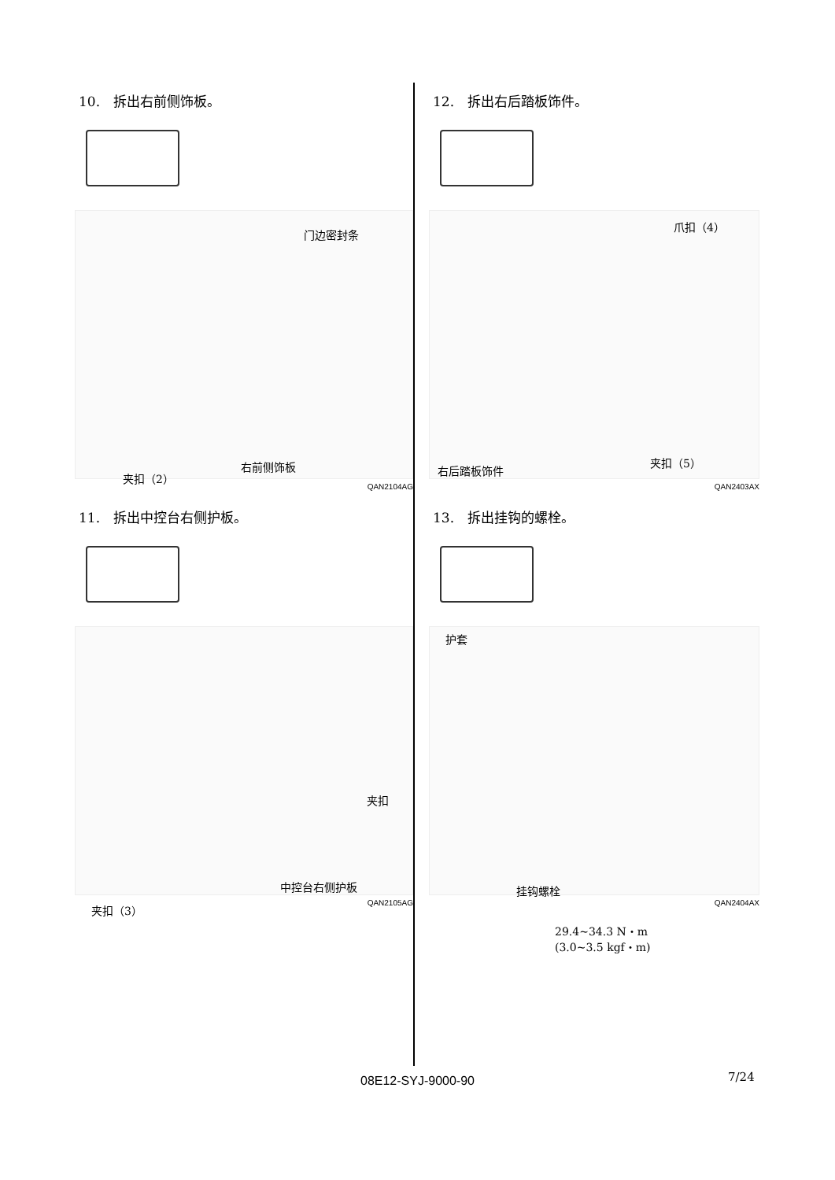10.　拆出右前侧饰板。
门边密封条
右前侧饰板
夹扣（2）
QAN2104AG
11.　拆出中控台右侧护板。
夹扣
中控台右侧护板
夹扣（3）
QAN2105AG
12.　拆出右后踏板饰件。
爪扣（4）
夹扣（5）
右后踏板饰件
QAN2403AX
13.　拆出挂钩的螺栓。
护套
挂钩螺栓
QAN2404AX
29.4~34.3 N・m
(3.0~3.5 kgf・m)
08E12-SYJ-9000-90 7/24